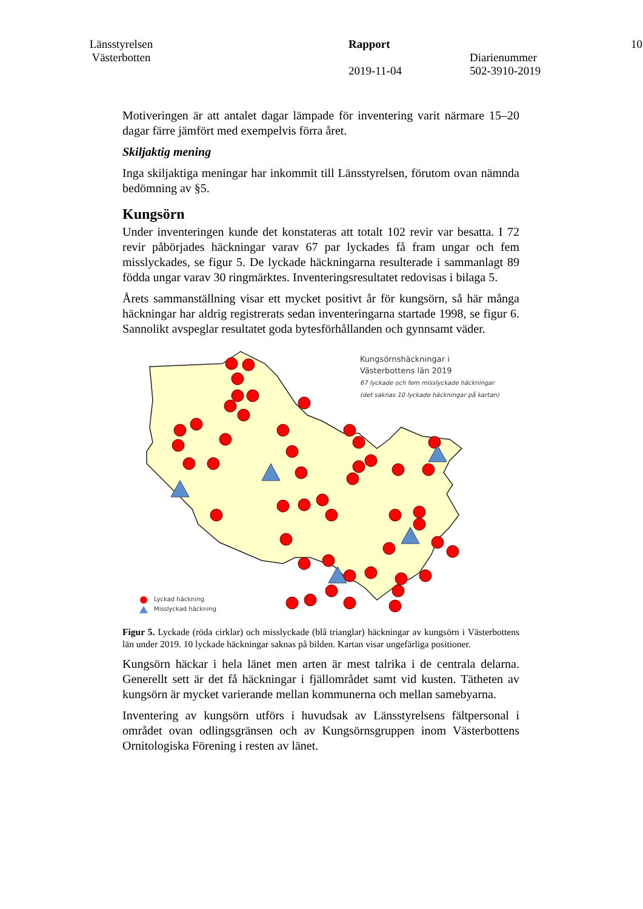Länsstyrelsen
Västerbotten
Rapport
2019-11-04
Diarienummer
502-3910-2019
10
Motiveringen är att antalet dagar lämpade för inventering varit närmare 15–20 dagar färre jämfört med exempelvis förra året.
Skiljaktig mening
Inga skiljaktiga meningar har inkommit till Länsstyrelsen, förutom ovan nämnda bedömning av §5.
Kungsörn
Under inventeringen kunde det konstateras att totalt 102 revir var besatta. I 72 revir påbörjades häckningar varav 67 par lyckades få fram ungar och fem misslyckades, se figur 5. De lyckade häckningarna resulterade i sammanlagt 89 födda ungar varav 30 ringmärktes. Inventeringsresultatet redovisas i bilaga 5.
Årets sammanställning visar ett mycket positivt år för kungsörn, så här många häckningar har aldrig registrerats sedan inventeringarna startade 1998, se figur 6. Sannolikt avspeglar resultatet goda bytesförhållanden och gynnsamt väder.
Kungsörnshäckningar i
Västerbottens län 2019
67 lyckade och fem misslyckade häckningar
(det saknas 10 lyckade häckningar på kartan)
Lyckad häckning
Misslyckad häckning
Figur 5. Lyckade (röda cirklar) och misslyckade (blå trianglar) häckningar av kungsörn i Västerbottens län under 2019. 10 lyckade häckningar saknas på bilden. Kartan visar ungefärliga positioner.
Kungsörn häckar i hela länet men arten är mest talrika i de centrala delarna. Generellt sett är det få häckningar i fjällområdet samt vid kusten. Tätheten av kungsörn är mycket varierande mellan kommunerna och mellan samebyarna.
Inventering av kungsörn utförs i huvudsak av Länsstyrelsens fältpersonal i området ovan odlingsgränsen och av Kungsörnsgruppen inom Västerbottens Ornitologiska Förening i resten av länet.